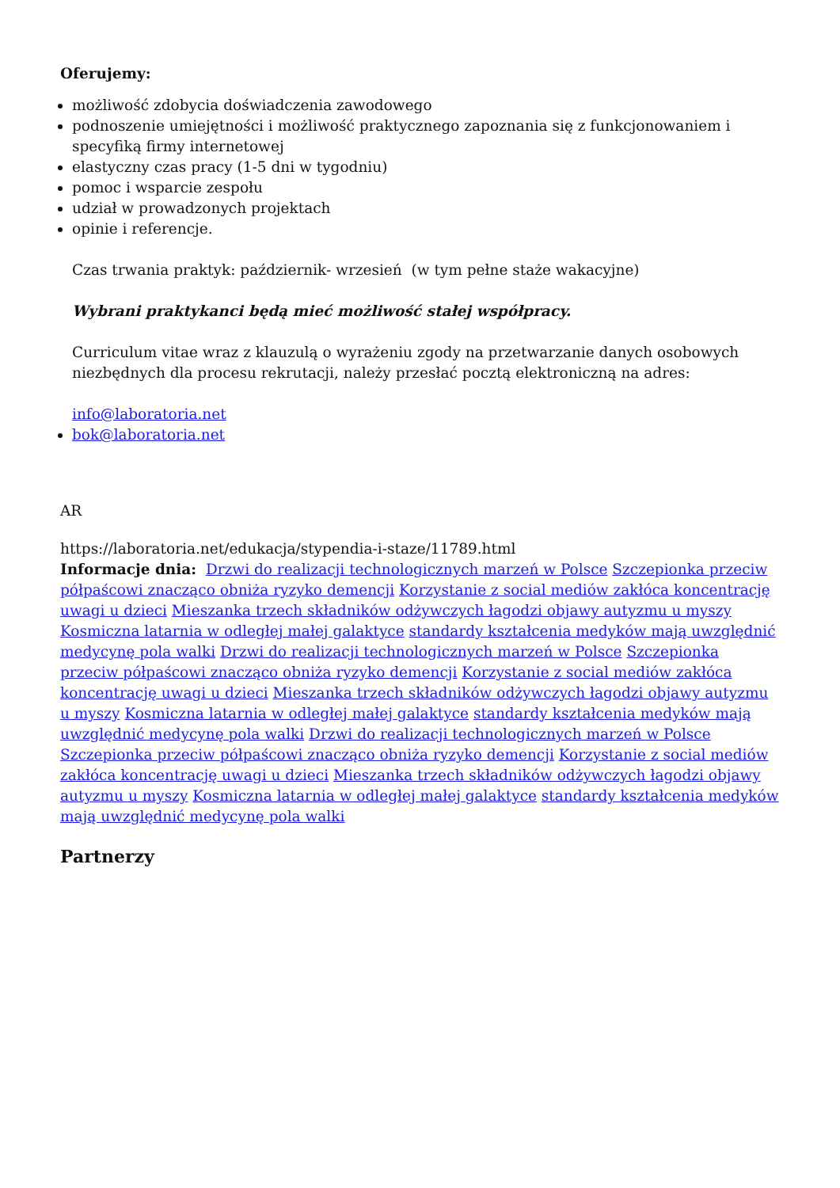Oferujemy:
możliwość zdobycia doświadczenia zawodowego
podnoszenie umiejętności i możliwość praktycznego zapoznania się z funkcjonowaniem i specyfiką firmy internetowej
elastyczny czas pracy (1-5 dni w tygodniu)
pomoc i wsparcie zespołu
udział w prowadzonych projektach
opinie i referencje.
Czas trwania praktyk: październik- wrzesień (w tym pełne staże wakacyjne)
Wybrani praktykanci będą mieć możliwość stałej współpracy.
Curriculum vitae wraz z klauzulą o wyrażeniu zgody na przetwarzanie danych osobowych niezbędnych dla procesu rekrutacji, należy przesłać pocztą elektroniczną na adres:
info@laboratoria.net
bok@laboratoria.net
AR
https://laboratoria.net/edukacja/stypendia-i-staze/11789.html
Informacje dnia: Drzwi do realizacji technologicznych marzeń w Polsce Szczepionka przeciw półpaścowi znacząco obniża ryzyko demencji Korzystanie z social mediów zakłóca koncentrację uwagi u dzieci Mieszanka trzech składników odżywczych łagodzi objawy autyzmu u myszy Kosmiczna latarnia w odległej małej galaktyce standardy kształcenia medyków mają uwzględnić medycynę pola walki Drzwi do realizacji technologicznych marzeń w Polsce Szczepionka przeciw półpaścowi znacząco obniża ryzyko demencji Korzystanie z social mediów zakłóca koncentrację uwagi u dzieci Mieszanka trzech składników odżywczych łagodzi objawy autyzmu u myszy Kosmiczna latarnia w odległej małej galaktyce standardy kształcenia medyków mają uwzględnić medycynę pola walki Drzwi do realizacji technologicznych marzeń w Polsce Szczepionka przeciw półpaścowi znacząco obniża ryzyko demencji Korzystanie z social mediów zakłóca koncentrację uwagi u dzieci Mieszanka trzech składników odżywczych łagodzi objawy autyzmu u myszy Kosmiczna latarnia w odległej małej galaktyce standardy kształcenia medyków mają uwzględnić medycynę pola walki
Partnerzy